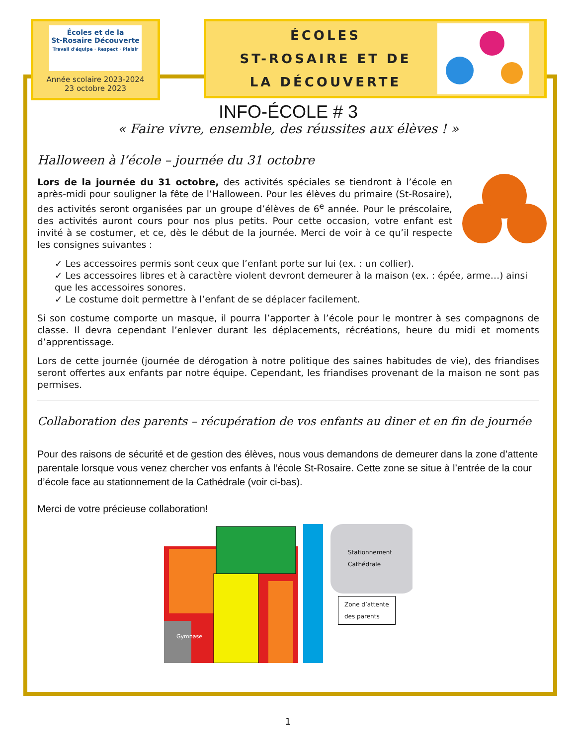Écoles et de la
St-Rosaire Découverte
Travail d'équipe · Respect · Plaisir
Année scolaire 2023-2024
23 octobre 2023
ÉCOLES
ST-ROSAIRE ET DE
LA DÉCOUVERTE
INFO-ÉCOLE # 3
« Faire vivre, ensemble, des réussites aux élèves ! »
Halloween à l’école – journée du 31 octobre
Lors de la journée du 31 octobre, des activités spéciales se tiendront à l’école en après-midi pour souligner la fête de l’Halloween. Pour les élèves du primaire (St-Rosaire), des activités seront organisées par un groupe d’élèves de 6<sup>e</sup> année. Pour le préscolaire, des activités auront cours pour nos plus petits. Pour cette occasion, votre enfant est invité à se costumer, et ce, dès le début de la journée. Merci de voir à ce qu’il respecte les consignes suivantes :
✓ Les accessoires permis sont ceux que l’enfant porte sur lui (ex. : un collier).
✓ Les accessoires libres et à caractère violent devront demeurer à la maison (ex. : épée, arme…) ainsi que les accessoires sonores.
✓ Le costume doit permettre à l’enfant de se déplacer facilement.
Si son costume comporte un masque, il pourra l’apporter à l’école pour le montrer à ses compagnons de classe. Il devra cependant l’enlever durant les déplacements, récréations, heure du midi et moments d’apprentissage.
Lors de cette journée (journée de dérogation à notre politique des saines habitudes de vie), des friandises seront offertes aux enfants par notre équipe. Cependant, les friandises provenant de la maison ne sont pas permises.
Collaboration des parents – récupération de vos enfants au diner et en fin de journée
Pour des raisons de sécurité et de gestion des élèves, nous vous demandons de demeurer dans la zone d’attente parentale lorsque vous venez chercher vos enfants à l’école St-Rosaire. Cette zone se situe à l’entrée de la cour d’école face au stationnement de la Cathédrale (voir ci-bas).
Merci de votre précieuse collaboration!
Gymnase
Stationnement
Cathédrale
Zone d’attente
des parents
1